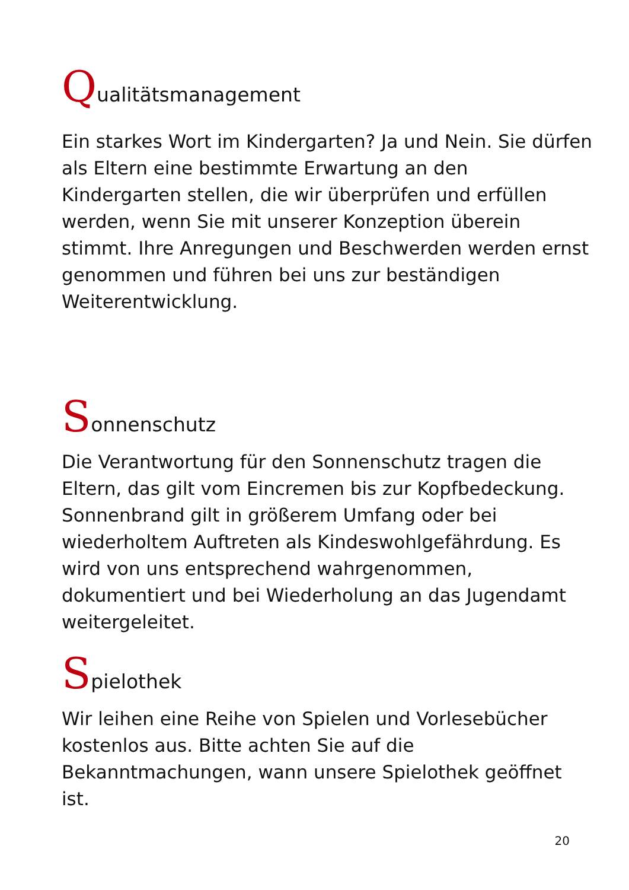Qualitätsmanagement
Ein starkes Wort im Kindergarten? Ja und Nein. Sie dürfen als Eltern eine bestimmte Erwartung an den Kindergarten stellen, die wir überprüfen und erfüllen werden, wenn Sie mit unserer Konzeption überein stimmt. Ihre Anregungen und Beschwerden werden ernst genommen und führen bei uns zur beständigen Weiterentwicklung.
Sonnenschutz
Die Verantwortung für den Sonnenschutz tragen die Eltern, das gilt vom Eincremen bis zur Kopfbedeckung. Sonnenbrand gilt in größerem Umfang oder bei wiederholtem Auftreten als Kindeswohlgefährdung. Es wird von uns entsprechend wahrgenommen, dokumentiert und bei Wiederholung an das Jugendamt weitergeleitet.
Spielothek
Wir leihen eine Reihe von Spielen und Vorlesebücher kostenlos aus. Bitte achten Sie auf die Bekanntmachungen, wann unsere Spielothek geöffnet ist.
20